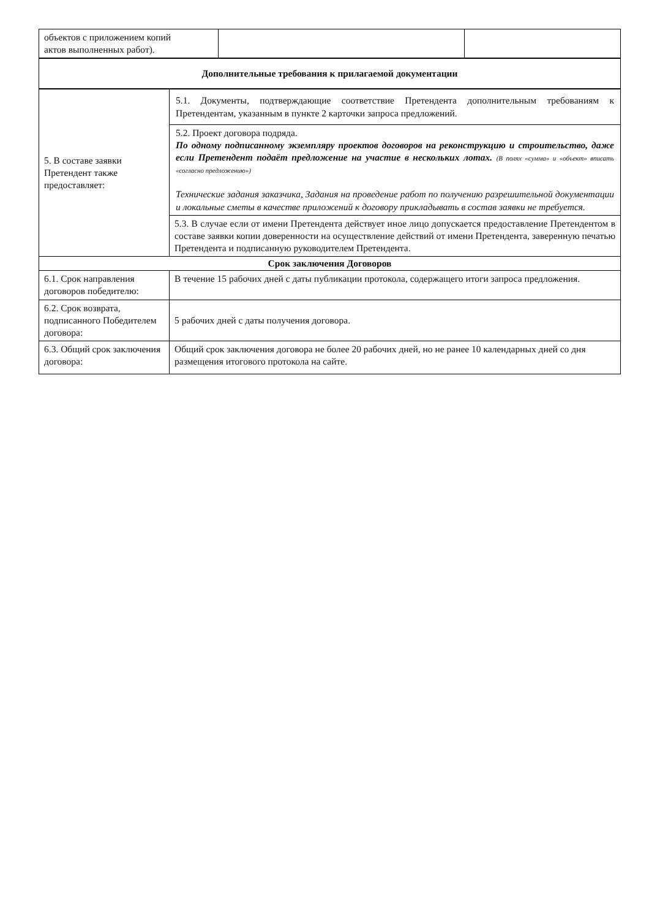| объектов с приложением копий актов выполненных работ). | | |
| Дополнительные требования к прилагаемой документации |
| --- |
| 5. В составе заявки Претендент также предоставляет: | 5.1. Документы, подтверждающие соответствие Претендента дополнительным требованиям к Претендентам, указанным в пункте 2 карточки запроса предложений. |
| | 5.2. Проект договора подряда. По одному подписанному экземпляру проектов договоров на реконструкцию и строительство, даже если Претендент подаёт предложение на участие в нескольких лотах. (В полях «сумма» и «объект» вписать «согласно предложению») Технические задания заказчика, Задания на проведение работ по получению разрешительной документации и локальные сметы в качестве приложений к договору прикладывать в состав заявки не требуется. |
| | 5.3. В случае если от имени Претендента действует иное лицо допускается предоставление Претендентом в составе заявки копии доверенности на осуществление действий от имени Претендента, заверенную печатью Претендента и подписанную руководителем Претендента. |
| Срок заключения Договоров | |
| 6.1. Срок направления договоров победителю: | В течение 15 рабочих дней с даты публикации протокола, содержащего итоги запроса предложения. |
| 6.2. Срок возврата, подписанного Победителем договора: | 5 рабочих дней с даты получения договора. |
| 6.3. Общий срок заключения договора: | Общий срок заключения договора не более 20 рабочих дней, но не ранее 10 календарных дней со дня размещения итогового протокола на сайте. |